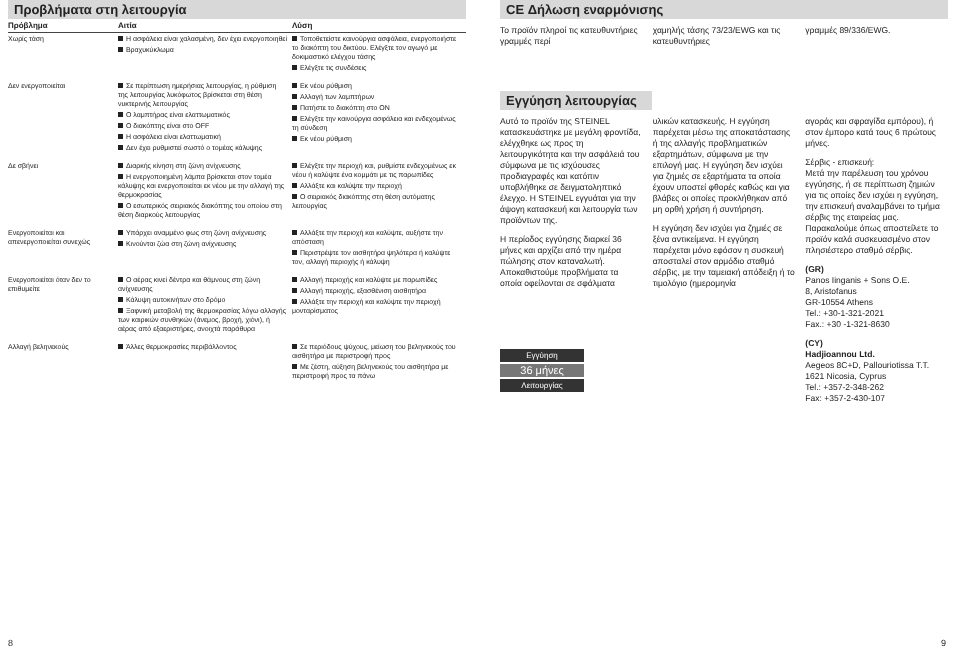Προβλήματα στη λειτουργία
| Πρόβλημα | Αιτία | Λύση |
| --- | --- | --- |
| Χωρίς τάση | Η ασφάλεια είναι χαλασμένη, δεν έχει ενεργοποιηθεί Βραχυκύκλωμα | Τοποθετείστε καινούργια ασφάλεια, ενεργοποιήστε το διακόπτη του δικτύου. Ελέγξτε τον αγωγό με δοκιμαστικό ελέγχου τάσης Ελέγξτε τις συνδέσεις |
| Δεν ενεργοποιείται | Σε περίπτωση ημερήσιας λειτουργίας, η ρύθμιση της λειτουργίας λυκόφωτος βρίσκεται στη θέση νυκτερινής λειτουργίας Ο λαμπτήρας είναι ελαττωματικός Ο διακόπτης είναι στο OFF Η ασφάλεια είναι ελαττωματική Δεν έχει ρυθμιστεί σωστό ο τομέας κάλυψης | Εκ νέου ρύθμιση Αλλαγή των λαμπτήρων Πατήστε το διακόπτη στο ON Ελέγξτε την καινούργια ασφάλεια και ενδεχομένως τη σύνδεση Εκ νέου ρύθμιση |
| Δε σβήνει | Διαρκής κίνηση στη ζώνη ανίχνευσης Η ενεργοποιημένη λάμπα βρίσκεται στον τομέα κάλυψης και ενεργοποιείται εκ νέου με την αλλαγή της θερμοκρασίας Ο εσωτερικός σειριακός διακόπτης του οποίου στη θέση διαρκούς λειτουργίας | Ελέγξτε την περιοχή και, ρυθμίστε ενδεχομένως εκ νέου ή καλύψτε ένα κομμάτι με τις παρωπίδες Αλλάξτε και καλύψτε την περιοχή Ο σειριακός διακόπτης στη θέση αυτόματης λειτουργίας |
| Ενεργοποιείται και απενεργοποιείται συνεχώς | Υπάρχει αναμμένο φως στη ζώνη ανίχνευσης Κινούνται ζώα στη ζώνη ανίχνευσης | Αλλάξτε την περιοχή και καλύψτε, αυξήστε την απόσταση Περιστρέψτε τον αισθητήρα ψηλότερα ή καλύψτε τον, αλλαγή περιοχής ή κάλυψη |
| Ενεργοποιείται όταν δεν το επιθυμείτε | Ο αέρας κινεί δέντρα και θάμνους στη ζώνη ανίχνευσης Κάλυψη αυτοκινήτων στο δρόμο Ξαφνική μεταβολή της θερμοκρασίας λόγω αλλαγής των καιρικών συνθηκών (άνεμος, βροχή, χιόνι), ή αέρας από εξαεριστήρες, ανοιχτά παράθυρα | Αλλαγή περιοχής και καλύψτε με παρωπίδες Αλλαγή περιοχής, εξασθένιση αισθητήρα Αλλάξτε την περιοχή και καλύψτε την περιοχή μονταρίσματος |
| Αλλαγή βεληνεκούς | Άλλες θερμοκρασίες περιβάλλοντος | Σε περιόδους ψύχους, μείωση του βεληνεκούς του αισθητήρα με περιστροφή προς Με ζέστη, αύξηση βεληνεκούς του αισθητήρα με περιστροφή προς τα πάνω |
8
CE Δήλωση εναρμόνισης
Το προϊόν πληροί τις κατευθυντήριες γραμμές περί
χαμηλής τάσης 73/23/EWG και τις κατευθυντήριες
γραμμές 89/336/EWG.
Εγγύηση λειτουργίας
Αυτό το προϊόν της STEINEL κατασκευάστηκε με μεγάλη φροντίδα, ελέγχθηκε ως προς τη λειτουργικότητα και την ασφάλειά του σύμφωνα με τις ισχύουσες προδιαγραφές και κατόπιν υποβλήθηκε σε δειγματοληπτικό έλεγχο. Η STEINEL εγγυάται για την άψογη κατασκευή και λειτουργία των προϊόντων της.
Η περίοδος εγγύησης διαρκεί 36 μήνες και αρχίζει από την ημέρα πώλησης στον καταναλωτή. Αποκαθιστούμε προβλήματα τα οποία οφείλονται σε σφάλματα
Εγγύηση
36 μήνες
Λειτουργίας
υλικών κατασκευής. Η εγγύηση παρέχεται μέσω της αποκατάστασης ή της αλλαγής προβληματικών εξαρτημάτων, σύμφωνα με την επιλογή μας. Η εγγύηση δεν ισχύει για ζημιές σε εξαρτήματα τα οποία έχουν υποστεί φθορές καθώς και για βλάβες οι οποίες προκλήθηκαν από μη ορθή χρήση ή συντήρηση.
Η εγγύηση δεν ισχύει για ζημιές σε ξένα αντικείμενα. Η εγγύηση παρέχεται μόνο εφόσον η συσκευή αποσταλεί στον αρμόδιο σταθμό σέρβις, με την ταμειακή απόδειξη ή το τιμολόγιο (ημερομηνία
αγοράς και σφραγίδα εμπόρου), ή στον έμπορο κατά τους 6 πρώτους μήνες.
Σέρβις - επισκευή:
Μετά την παρέλευση του χρόνου εγγύησης, ή σε περίπτωση ζημιών για τις οποίες δεν ισχύει η εγγύηση, την επισκευή αναλαμβάνει το τμήμα σέρβις της εταιρείας μας. Παρακαλούμε όπως αποστείλετε το προϊόν καλά συσκευασμένο στον πλησιέστερο σταθμό σέρβις.
(GR)
Panos Iinganis + Sons O.E.
8, Aristofanus
GR-10554 Athens
Tel.: +30-1-321-2021
Fax.: +30 -1-321-8630
(CY)
Hadjioannou Ltd.
Aegeos 8C+D, Pallouriotissa T.T.
1621 Nicosia, Cyprus
Tel.: +357-2-348-262
Fax: +357-2-430-107
9